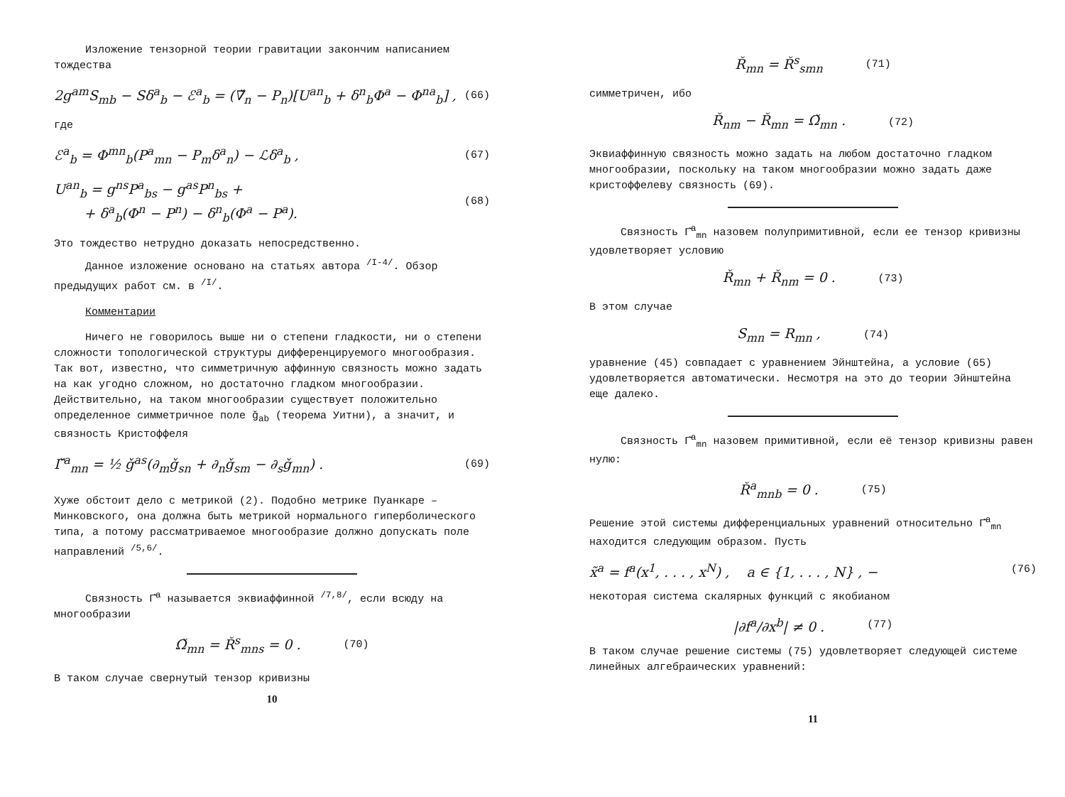Изложение тензорной теории гравитации закончим написанием тождества
2g<sup>am</sup>S<sub>mb</sub> − Sδ<sup>a</sup><sub>b</sub> − ℰ<sup>a</sup><sub>b</sub> = (∇̌<sub>n</sub> − P<sub>n</sub>)[U<sup>an</sup><sub>b</sub> + δ<sup>n</sup><sub>b</sub>Φ<sup>a</sup> − Φ<sup>na</sup><sub>b</sub>] , (66)
где
ℰ<sup>a</sup><sub>b</sub> = Φ<sup>mn</sup><sub>b</sub>(P<sup>a</sup><sub>mn</sub> − P<sub>m</sub>δ<sup>a</sup><sub>n</sub>) − ℒδ<sup>a</sup><sub>b</sub> , (67)
U<sup>an</sup><sub>b</sub> = g<sup>ns</sup>P<sup>a</sup><sub>bs</sub> − g<sup>as</sup>P<sup>n</sup><sub>bs</sub> +
+ δ<sup>a</sup><sub>b</sub>(Φ<sup>n</sup> − P<sup>n</sup>) − δ<sup>n</sup><sub>b</sub>(Φ<sup>a</sup> − P<sup>a</sup>). (68)
Это тождество нетрудно доказать непосредственно.
Данное изложение основано на статьях автора <sup>/I-4/</sup>. Обзор предыдущих работ см. в <sup>/I/</sup>.
Комментарии
Ничего не говорилось выше ни о степени гладкости, ни о степени сложности топологической структуры дифференцируемого многообразия. Так вот, известно, что симметричную аффинную связность можно задать на как угодно сложном, но достаточно гладком многообразии. Действительно, на таком многообразии существует положительно определенное симметричное поле ǧ<sub>ab</sub> (теорема Уитни), а значит, и связность Кристоффеля
Γ̌<sup>a</sup><sub>mn</sub> = ½ ǧ<sup>as</sup>(∂<sub>m</sub>ǧ<sub>sn</sub> + ∂<sub>n</sub>ǧ<sub>sm</sub> − ∂<sub>s</sub>ǧ<sub>mn</sub>) . (69)
Хуже обстоит дело с метрикой (2). Подобно метрике Пуанкаре – Минковского, она должна быть метрикой нормального гиперболического типа, а потому рассматриваемое многообразие должно допускать поле направлений <sup>/5,6/</sup>.
Связность Γ̌<sup>a</sup> называется эквиаффинной <sup>/7,8/</sup>, если всюду на многообразии
Ω̌<sub>mn</sub> = Ř<sup>s</sup><sub>mns</sub> = 0 . (70)
В таком случае свернутый тензор кривизны
10
Ř<sub>mn</sub> = Ř<sup>s</sup><sub>smn</sub> (71)
симметричен, ибо
Ř<sub>nm</sub> − Ř<sub>mn</sub> = Ω̌<sub>mn</sub> . (72)
Эквиаффинную связность можно задать на любом достаточно гладком многообразии, поскольку на таком многообразии можно задать даже кристоффелеву связность (69).
Связность Γ̌<sup>a</sup><sub>mn</sub> назовем полупримитивной, если ее тензор кривизны удовлетворяет условию
Ř<sub>mn</sub> + Ř<sub>nm</sub> = 0 . (73)
В этом случае
S<sub>mn</sub> = R<sub>mn</sub> , (74)
уравнение (45) совпадает с уравнением Эйнштейна, а условие (65) удовлетворяется автоматически. Несмотря на это до теории Эйнштейна еще далеко.
Связность Γ̌<sup>a</sup><sub>mn</sub> назовем примитивной, если её тензор кривизны равен нулю:
Ř<sup>a</sup><sub>mnb</sub> = 0 . (75)
Решение этой системы дифференциальных уравнений относительно Γ̌<sup>a</sup><sub>mn</sub> находится следующим образом. Пусть
x̃<sup>a</sup> = f<sup>a</sup>(x<sup>1</sup>, . . . , x<sup>N</sup>) , a ∈ {1, . . . , N} , − (76)
некоторая система скалярных функций с якобианом
|∂f<sup>a</sup>/∂x<sup>b</sup>| ≠ 0 . (77)
В таком случае решение системы (75) удовлетворяет следующей системе линейных алгебраических уравнений:
11